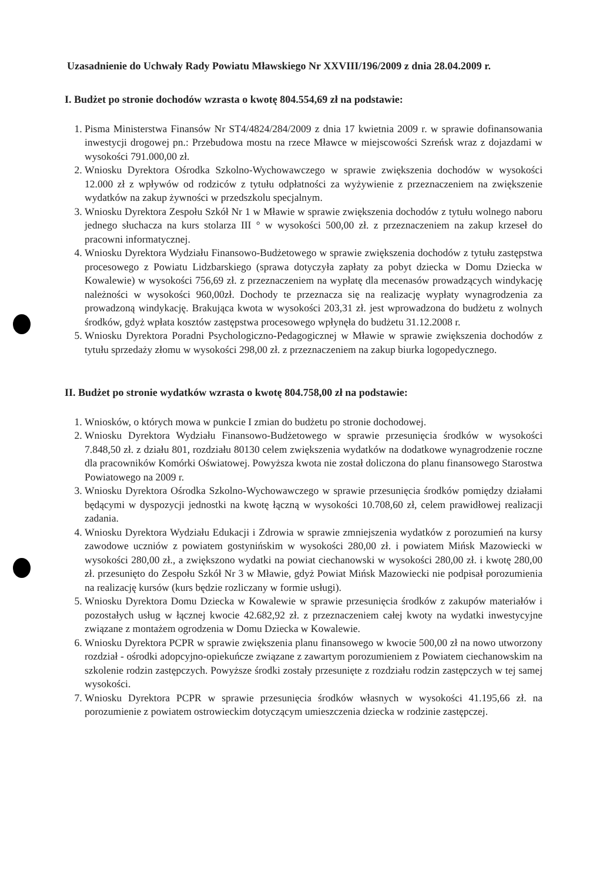Uzasadnienie do Uchwały Rady Powiatu Mławskiego Nr XXVIII/196/2009 z dnia 28.04.2009 r.
I. Budżet po stronie dochodów wzrasta o kwotę 804.554,69 zł na podstawie:
1. Pisma Ministerstwa Finansów Nr ST4/4824/284/2009 z dnia 17 kwietnia 2009 r. w sprawie dofinansowania inwestycji drogowej pn.: Przebudowa mostu na rzece Mławce w miejscowości Szreńsk wraz z dojazdami w wysokości 791.000,00 zł.
2. Wniosku Dyrektora Ośrodka Szkolno-Wychowawczego w sprawie zwiększenia dochodów w wysokości 12.000 zł z wpływów od rodziców z tytułu odpłatności za wyżywienie z przeznaczeniem na zwiększenie wydatków na zakup żywności w przedszkolu specjalnym.
3. Wniosku Dyrektora Zespołu Szkół Nr 1 w Mławie w sprawie zwiększenia dochodów z tytułu wolnego naboru jednego słuchacza na kurs stolarza III ° w wysokości 500,00 zł. z przeznaczeniem na zakup krzeseł do pracowni informatycznej.
4. Wniosku Dyrektora Wydziału Finansowo-Budżetowego w sprawie zwiększenia dochodów z tytułu zastępstwa procesowego z Powiatu Lidzbarskiego (sprawa dotyczyła zapłaty za pobyt dziecka w Domu Dziecka w Kowalewie) w wysokości 756,69 zł. z przeznaczeniem na wypłatę dla mecenasów prowadzących windykację należności w wysokości 960,00zł. Dochody te przeznacza się na realizację wypłaty wynagrodzenia za prowadzoną windykację. Brakująca kwota w wysokości 203,31 zł. jest wprowadzona do budżetu z wolnych środków, gdyż wpłata kosztów zastępstwa procesowego wpłynęła do budżetu 31.12.2008 r.
5. Wniosku Dyrektora Poradni Psychologiczno-Pedagogicznej w Mławie w sprawie zwiększenia dochodów z tytułu sprzedaży złomu w wysokości 298,00 zł. z przeznaczeniem na zakup biurka logopedycznego.
II. Budżet po stronie wydatków wzrasta o kwotę 804.758,00 zł na podstawie:
1. Wniosków, o których mowa w punkcie I zmian do budżetu po stronie dochodowej.
2. Wniosku Dyrektora Wydziału Finansowo-Budżetowego w sprawie przesunięcia środków w wysokości 7.848,50 zł. z działu 801, rozdziału 80130 celem zwiększenia wydatków na dodatkowe wynagrodzenie roczne dla pracowników Komórki Oświatowej. Powyższa kwota nie został doliczona do planu finansowego Starostwa Powiatowego na 2009 r.
3. Wniosku Dyrektora Ośrodka Szkolno-Wychowawczego w sprawie przesunięcia środków pomiędzy działami będącymi w dyspozycji jednostki na kwotę łączną w wysokości 10.708,60 zł, celem prawidłowej realizacji zadania.
4. Wniosku Dyrektora Wydziału Edukacji i Zdrowia w sprawie zmniejszenia wydatków z porozumień na kursy zawodowe uczniów z powiatem gostynińskim w wysokości 280,00 zł. i powiatem Mińsk Mazowiecki w wysokości 280,00 zł., a zwiększono wydatki na powiat ciechanowski w wysokości 280,00 zł. i kwotę 280,00 zł. przesunięto do Zespołu Szkół Nr 3 w Mławie, gdyż Powiat Mińsk Mazowiecki nie podpisał porozumienia na realizację kursów (kurs będzie rozliczany w formie usługi).
5. Wniosku Dyrektora Domu Dziecka w Kowalewie w sprawie przesunięcia środków z zakupów materiałów i pozostałych usług w łącznej kwocie 42.682,92 zł. z przeznaczeniem całej kwoty na wydatki inwestycyjne związane z montażem ogrodzenia w Domu Dziecka w Kowalewie.
6. Wniosku Dyrektora PCPR w sprawie zwiększenia planu finansowego w kwocie 500,00 zł na nowo utworzony rozdział - ośrodki adopcyjno-opiekuńcze związane z zawartym porozumieniem z Powiatem ciechanowskim na szkolenie rodzin zastępczych. Powyższe środki zostały przesunięte z rozdziału rodzin zastępczych w tej samej wysokości.
7. Wniosku Dyrektora PCPR w sprawie przesunięcia środków własnych w wysokości 41.195,66 zł. na porozumienie z powiatem ostrowieckim dotyczącym umieszczenia dziecka w rodzinie zastępczej.